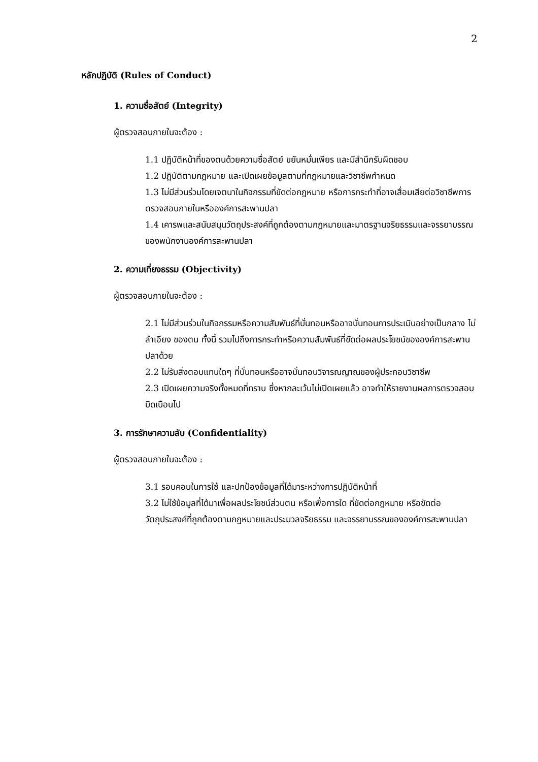2
หลักปฏิบัติ (Rules of Conduct)
1. ความซื่อสัตย์ (Integrity)
ผู้ตรวจสอบภายในจะต้อง :
1.1 ปฏิบัติหน้าที่ของตนด้วยความซื่อสัตย์ ขยันหมั่นเพียร และมีสำนึกรับผิดชอบ
1.2 ปฏิบัติตามกฎหมาย และเปิดเผยข้อมูลตามที่กฎหมายและวิชาชีพกำหนด
1.3 ไม่มีส่วนร่วมโดยเจตนาในกิจกรรมที่ขัดต่อกฎหมาย หรือการกระทำที่อาจเสื่อมเสียต่อวิชาชีพการตรวจสอบภายในหรือองค์การสะพานปลา
1.4 เคารพและสนับสนุนวัตถุประสงค์ที่ถูกต้องตามกฎหมายและมาตรฐานจริยธรรมและจรรยาบรรณของพนักงานองค์การสะพานปลา
2. ความเที่ยงธรรม (Objectivity)
ผู้ตรวจสอบภายในจะต้อง :
2.1 ไม่มีส่วนร่วมในกิจกรรมหรือความสัมพันธ์ที่บั่นทอนหรืออาจบั่นทอนการประเมินอย่างเป็นกลาง ไม่ลำเอียง ของตน ทั้งนี้ รวมไปถึงการกระทำหรือความสัมพันธ์ที่ขัดต่อผลประโยชน์ขององค์การสะพานปลาด้วย
2.2 ไม่รับสิ่งตอบแทนใดๆ ที่บั่นทอนหรืออาจบั่นทอนวิจารณญาณของผู้ประกอบวิชาชีพ
2.3 เปิดเผยความจริงทั้งหมดที่ทราบ ซึ่งหากละเว้นไม่เปิดเผยแล้ว อาจทำให้รายงานผลการตรวจสอบบิดเบือนไป
3. การรักษาความลับ (Confidentiality)
ผู้ตรวจสอบภายในจะต้อง :
3.1 รอบคอบในการใช้ และปกป้องข้อมูลที่ได้มาระหว่างการปฏิบัติหน้าที่
3.2 ไม่ใช้ข้อมูลที่ได้มาเพื่อผลประโยชน์ส่วนตน หรือเพื่อการใด ที่ขัดต่อกฎหมาย หรือขัดต่อวัตถุประสงค์ที่ถูกต้องตามกฎหมายและประมวลจริยธรรม และจรรยาบรรณขององค์การสะพานปลา